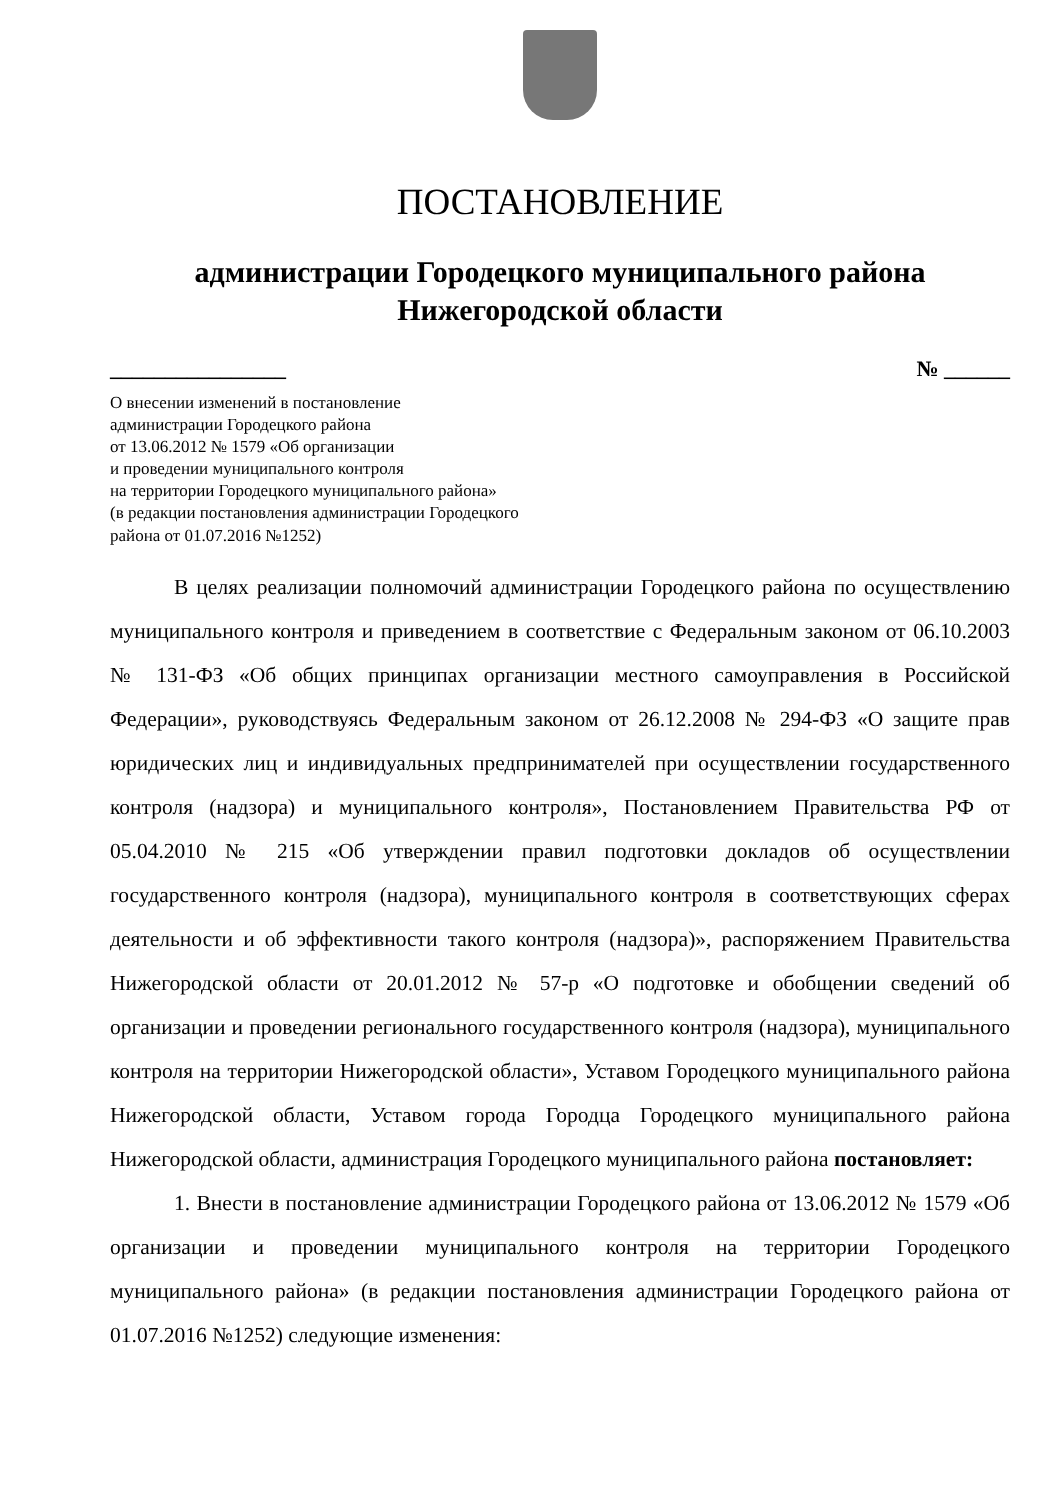ПОСТАНОВЛЕНИЕ
администрации Городецкого муниципального района
Нижегородской области
________________ № ______
О внесении изменений в постановление
администрации Городецкого района
от 13.06.2012 № 1579 «Об организации
и проведении муниципального контроля
на территории Городецкого муниципального района»
(в редакции постановления администрации Городецкого
района от 01.07.2016 №1252)
В целях реализации полномочий администрации Городецкого района по осуществлению муниципального контроля и приведением в соответствие с Федеральным законом от 06.10.2003 № 131-ФЗ «Об общих принципах организации местного самоуправления в Российской Федерации», руководствуясь Федеральным законом от 26.12.2008 № 294-ФЗ «О защите прав юридических лиц и индивидуальных предпринимателей при осуществлении государственного контроля (надзора) и муниципального контроля», Постановлением Правительства РФ от 05.04.2010 № 215 «Об утверждении правил подготовки докладов об осуществлении государственного контроля (надзора), муниципального контроля в соответствующих сферах деятельности и об эффективности такого контроля (надзора)», распоряжением Правительства Нижегородской области от 20.01.2012 № 57-р «О подготовке и обобщении сведений об организации и проведении регионального государственного контроля (надзора), муниципального контроля на территории Нижегородской области», Уставом Городецкого муниципального района Нижегородской области, Уставом города Городца Городецкого муниципального района Нижегородской области, администрация Городецкого муниципального района постановляет:
1. Внести в постановление администрации Городецкого района от 13.06.2012 № 1579 «Об организации и проведении муниципального контроля на территории Городецкого муниципального района» (в редакции постановления администрации Городецкого района от 01.07.2016 №1252) следующие изменения: